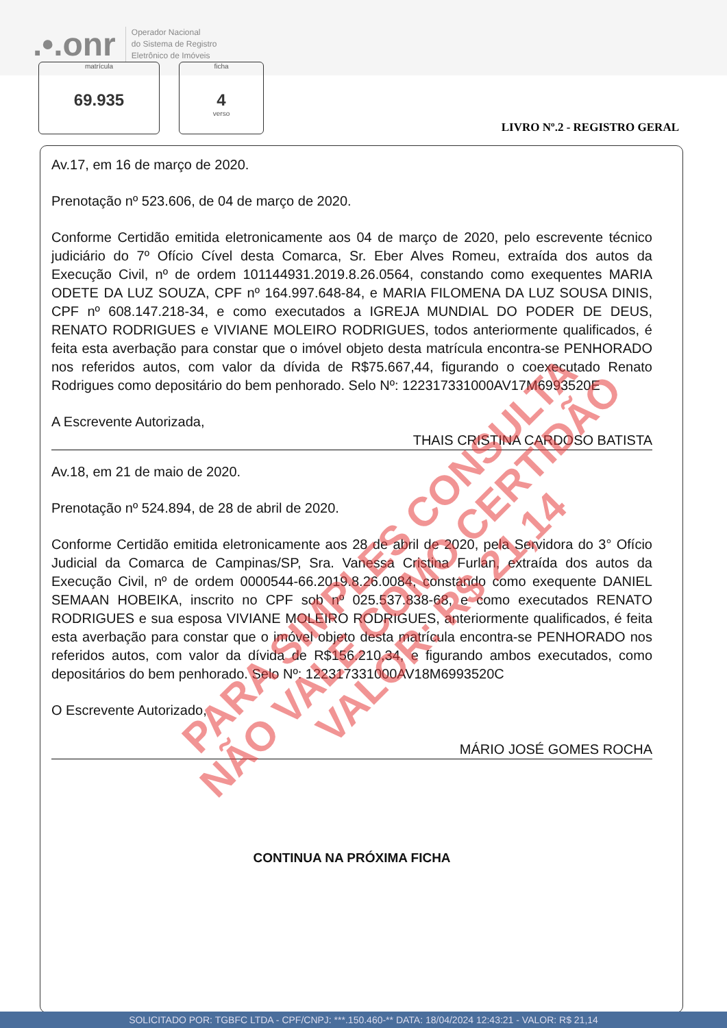.•.onr
Operador Nacional
do Sistema de Registro
Eletrônico de Imóveis
matrícula
69.935
ficha
4
verso
LIVRO Nº.2 - REGISTRO GERAL
Av.17, em 16 de março de 2020.
Prenotação nº 523.606, de 04 de março de 2020.
Conforme Certidão emitida eletronicamente aos 04 de março de 2020, pelo escrevente técnico judiciário do 7º Ofício Cível desta Comarca, Sr. Eber Alves Romeu, extraída dos autos da Execução Civil, nº de ordem 101144931.2019.8.26.0564, constando como exequentes MARIA ODETE DA LUZ SOUZA, CPF nº 164.997.648-84, e MARIA FILOMENA DA LUZ SOUSA DINIS, CPF nº 608.147.218-34, e como executados a IGREJA MUNDIAL DO PODER DE DEUS, RENATO RODRIGUES e VIVIANE MOLEIRO RODRIGUES, todos anteriormente qualificados, é feita esta averbação para constar que o imóvel objeto desta matrícula encontra-se PENHORADO nos referidos autos, com valor da dívida de R$75.667,44, figurando o coexecutado Renato Rodrigues como depositário do bem penhorado. Selo Nº: 122317331000AV17M6993520E
A Escrevente Autorizada,
THAIS CRISTINA CARDOSO BATISTA
Av.18, em 21 de maio de 2020.
Prenotação nº 524.894, de 28 de abril de 2020.
Conforme Certidão emitida eletronicamente aos 28 de abril de 2020, pela Servidora do 3° Ofício Judicial da Comarca de Campinas/SP, Sra. Vanessa Cristina Furlan, extraída dos autos da Execução Civil, nº de ordem 0000544-66.2019.8.26.0084, constando como exequente DANIEL SEMAAN HOBEIKA, inscrito no CPF sob nº 025.537.838-68, e como executados RENATO RODRIGUES e sua esposa VIVIANE MOLEIRO RODRIGUES, anteriormente qualificados, é feita esta averbação para constar que o imóvel objeto desta matrícula encontra-se PENHORADO nos referidos autos, com valor da dívida de R$156.210,34, e figurando ambos executados, como depositários do bem penhorado. Selo Nº: 122317331000AV18M6993520C
O Escrevente Autorizado,
MÁRIO JOSÉ GOMES ROCHA
CONTINUA NA PRÓXIMA FICHA
PARA SIMPLES CONSULTA
NÃO VALE COMO CERTIDÃO
VALOR: R$ 21,14
SOLICITADO POR: TGBFC LTDA - CPF/CNPJ: ***.150.460-** DATA: 18/04/2024 12:43:21 - VALOR: R$ 21,14